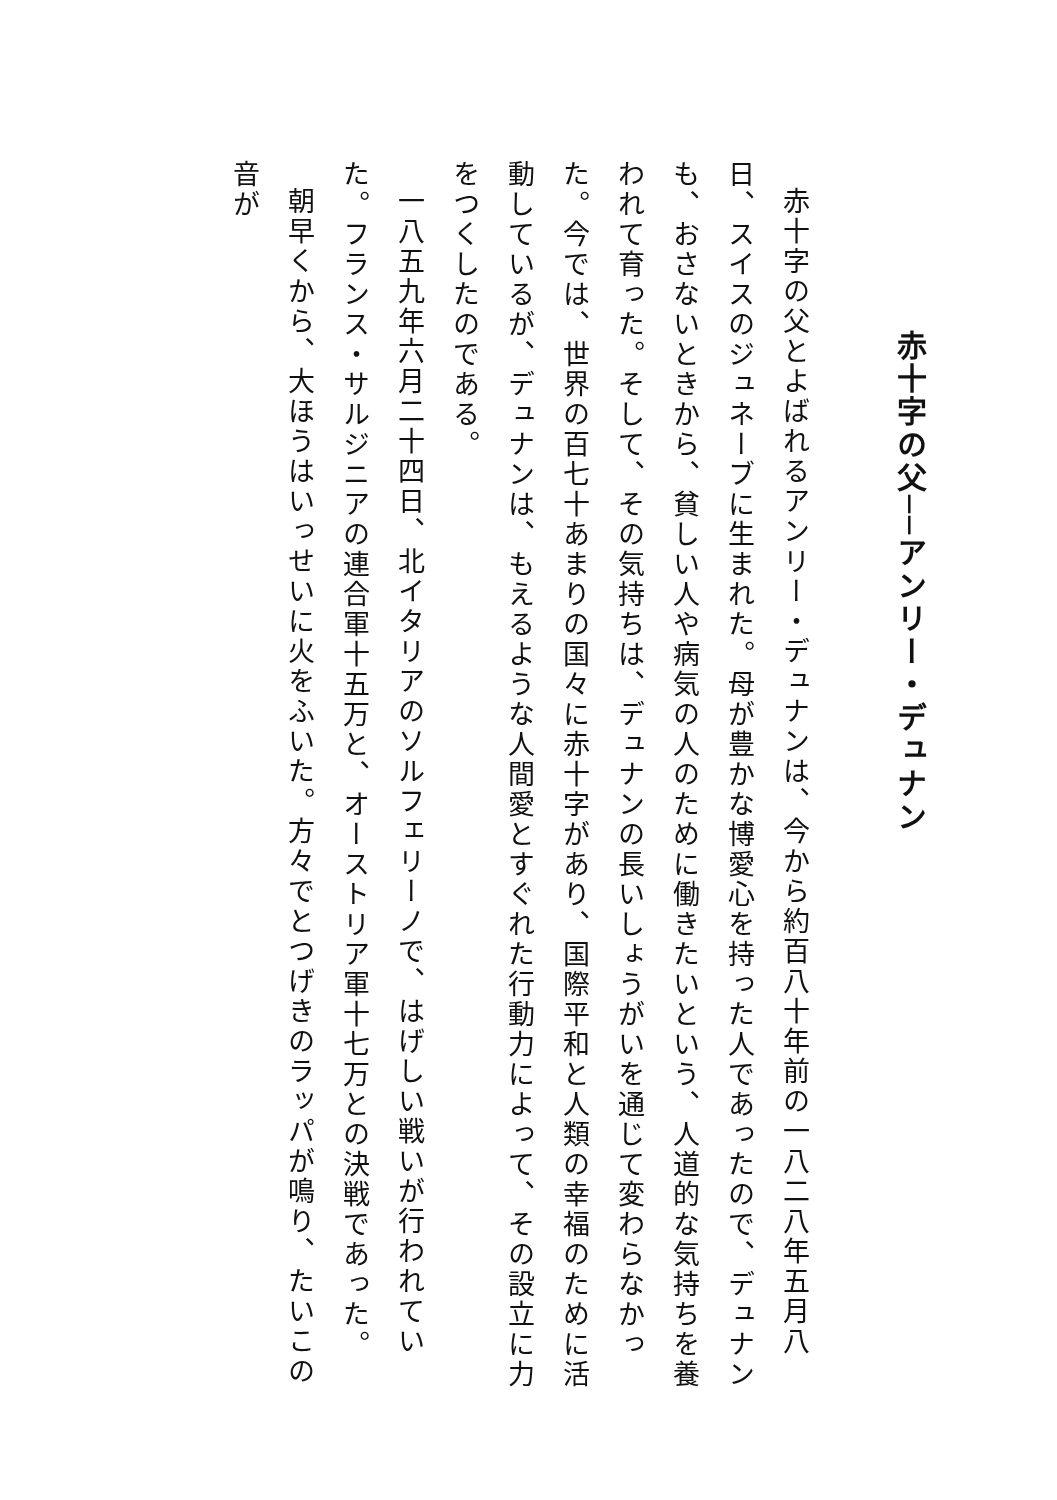赤十字の父──アンリー・デュナン
赤十字の父とよばれるアンリー・デュナンは、今から約百八十年前の一八二八年五月八日、スイスのジュネーブに生まれた。母が豊かな博愛心を持った人であったので、デュナンも、おさないときから、貧しい人や病気の人のために働きたいという、人道的な気持ちを養われて育った。そして、その気持ちは、デュナンの長いしょうがいを通じて変わらなかった。今では、世界の百七十あまりの国々に赤十字があり、国際平和と人類の幸福のために活動しているが、デュナンは、もえるような人間愛とすぐれた行動力によって、その設立に力をつくしたのである。
一八五九年六月二十四日、北イタリアのソルフェリーノで、はげしい戦いが行われていた。フランス・サルジニアの連合軍十五万と、オーストリア軍十七万との決戦であった。
朝早くから、大ほうはいっせいに火をふいた。方々でとつげきのラッパが鳴り、たいこの音が